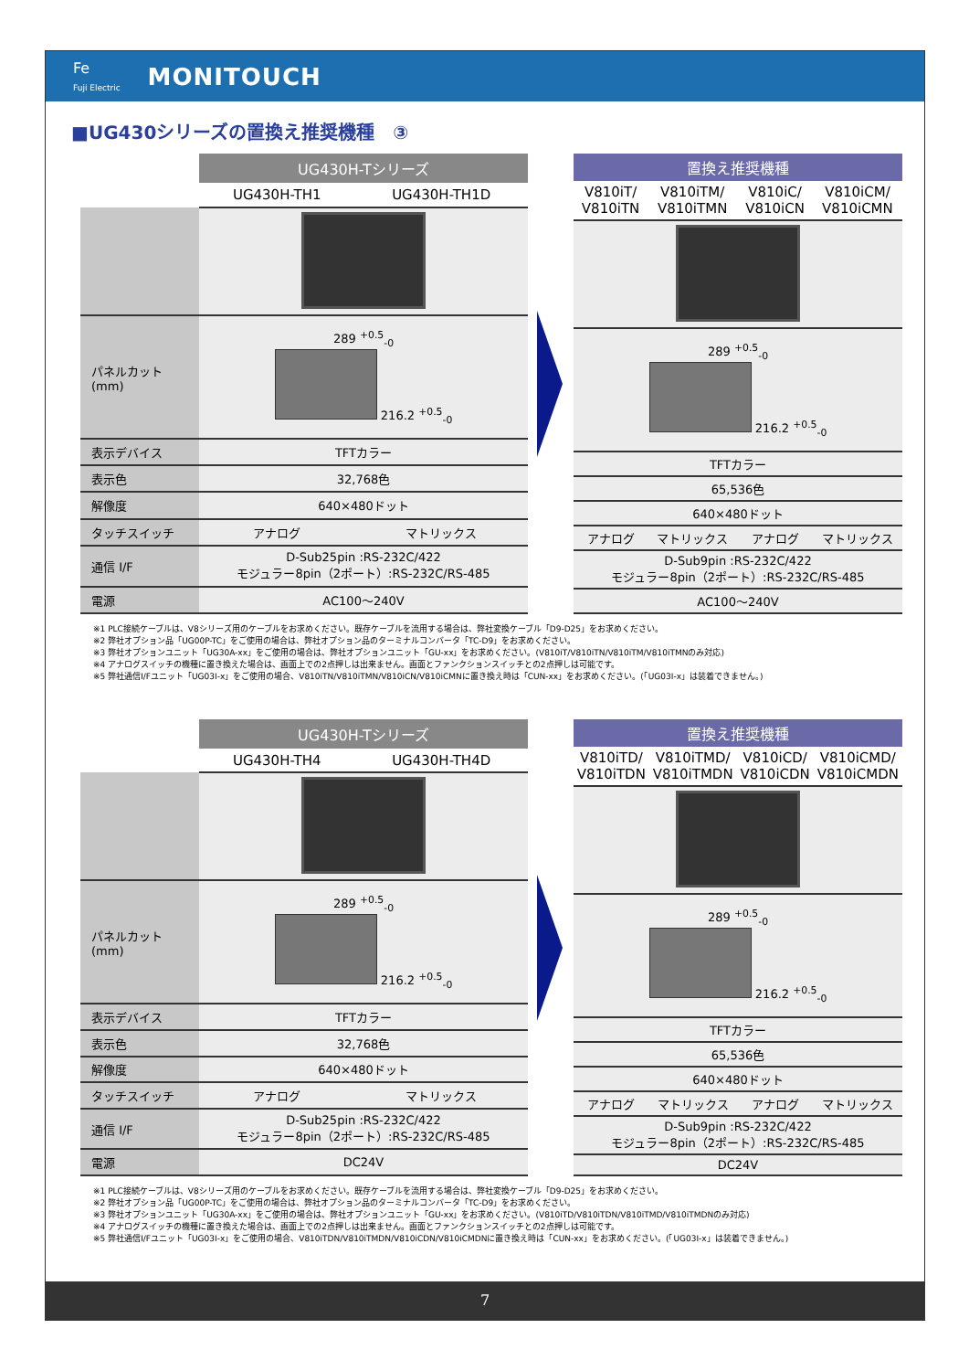Fe
Fuji Electric
MONITOUCH
■UG430シリーズの置換え推奨機種　③
| | UG430H-Tシリーズ | |
| --- | --- | --- |
| | UG430H-TH1 | UG430H-TH1D |
| パネルカット (mm) | 289 <sup>+0.5</sup><sub>-0</sub> 216.2 <sup>+0.5</sup><sub>-0</sub> | |
| 表示デバイス | TFTカラー | |
| 表示色 | 32,768色 | |
| 解像度 | 640×480ドット | |
| タッチスイッチ | アナログ | マトリックス |
| 通信 I/F | D-Sub25pin :RS-232C/422 モジュラー8pin（2ポート）:RS-232C/RS-485 | |
| 電源 | AC100～240V | |
| 置換え推奨機種 | | | |
| --- | --- | --- | --- |
| V810iT/ V810iTN | V810iTM/ V810iTMN | V810iC/ V810iCN | V810iCM/ V810iCMN |
| 289 <sup>+0.5</sup><sub>-0</sub> 216.2 <sup>+0.5</sup><sub>-0</sub> | | | |
| TFTカラー | | | |
| 65,536色 | | | |
| 640×480ドット | | | |
| アナログ | マトリックス | アナログ | マトリックス |
| D-Sub9pin :RS-232C/422 モジュラー8pin（2ポート）:RS-232C/RS-485 | | | |
| AC100～240V | | | |
※1 PLC接続ケーブルは、V8シリーズ用のケーブルをお求めください。既存ケーブルを流用する場合は、弊社変換ケーブル「D9-D25」をお求めください。
※2 弊社オプション品「UG00P-TC」をご使用の場合は、弊社オプション品のターミナルコンバータ「TC-D9」をお求めください。
※3 弊社オプションユニット「UG30A-xx」をご使用の場合は、弊社オプションユニット「GU-xx」をお求めください。(V810iT/V810iTN/V810iTM/V810iTMNのみ対応)
※4 アナログスイッチの機種に置き換えた場合は、画面上での2点押しは出来ません。画面とファンクションスイッチとの2点押しは可能です。
※5 弊社通信I/Fユニット「UG03I-x」をご使用の場合、V810iTN/V810iTMN/V810iCN/V810iCMNに置き換え時は「CUN-xx」をお求めください。(「UG03I-x」は装着できません。)
| | UG430H-Tシリーズ | |
| --- | --- | --- |
| | UG430H-TH4 | UG430H-TH4D |
| パネルカット (mm) | 289 <sup>+0.5</sup><sub>-0</sub> 216.2 <sup>+0.5</sup><sub>-0</sub> | |
| 表示デバイス | TFTカラー | |
| 表示色 | 32,768色 | |
| 解像度 | 640×480ドット | |
| タッチスイッチ | アナログ | マトリックス |
| 通信 I/F | D-Sub25pin :RS-232C/422 モジュラー8pin（2ポート）:RS-232C/RS-485 | |
| 電源 | DC24V | |
| 置換え推奨機種 | | | |
| --- | --- | --- | --- |
| V810iTD/ V810iTDN | V810iTMD/ V810iTMDN | V810iCD/ V810iCDN | V810iCMD/ V810iCMDN |
| 289 <sup>+0.5</sup><sub>-0</sub> 216.2 <sup>+0.5</sup><sub>-0</sub> | | | |
| TFTカラー | | | |
| 65,536色 | | | |
| 640×480ドット | | | |
| アナログ | マトリックス | アナログ | マトリックス |
| D-Sub9pin :RS-232C/422 モジュラー8pin（2ポート）:RS-232C/RS-485 | | | |
| DC24V | | | |
※1 PLC接続ケーブルは、V8シリーズ用のケーブルをお求めください。既存ケーブルを流用する場合は、弊社変換ケーブル「D9-D25」をお求めください。
※2 弊社オプション品「UG00P-TC」をご使用の場合は、弊社オプション品のターミナルコンバータ「TC-D9」をお求めください。
※3 弊社オプションユニット「UG30A-xx」をご使用の場合は、弊社オプションユニット「GU-xx」をお求めください。(V810iTD/V810iTDN/V810iTMD/V810iTMDNのみ対応)
※4 アナログスイッチの機種に置き換えた場合は、画面上での2点押しは出来ません。画面とファンクションスイッチとの2点押しは可能です。
※5 弊社通信I/Fユニット「UG03I-x」をご使用の場合、V810iTDN/V810iTMDN/V810iCDN/V810iCMDNに置き換え時は「CUN-xx」をお求めください。(「UG03I-x」は装着できません。)
7